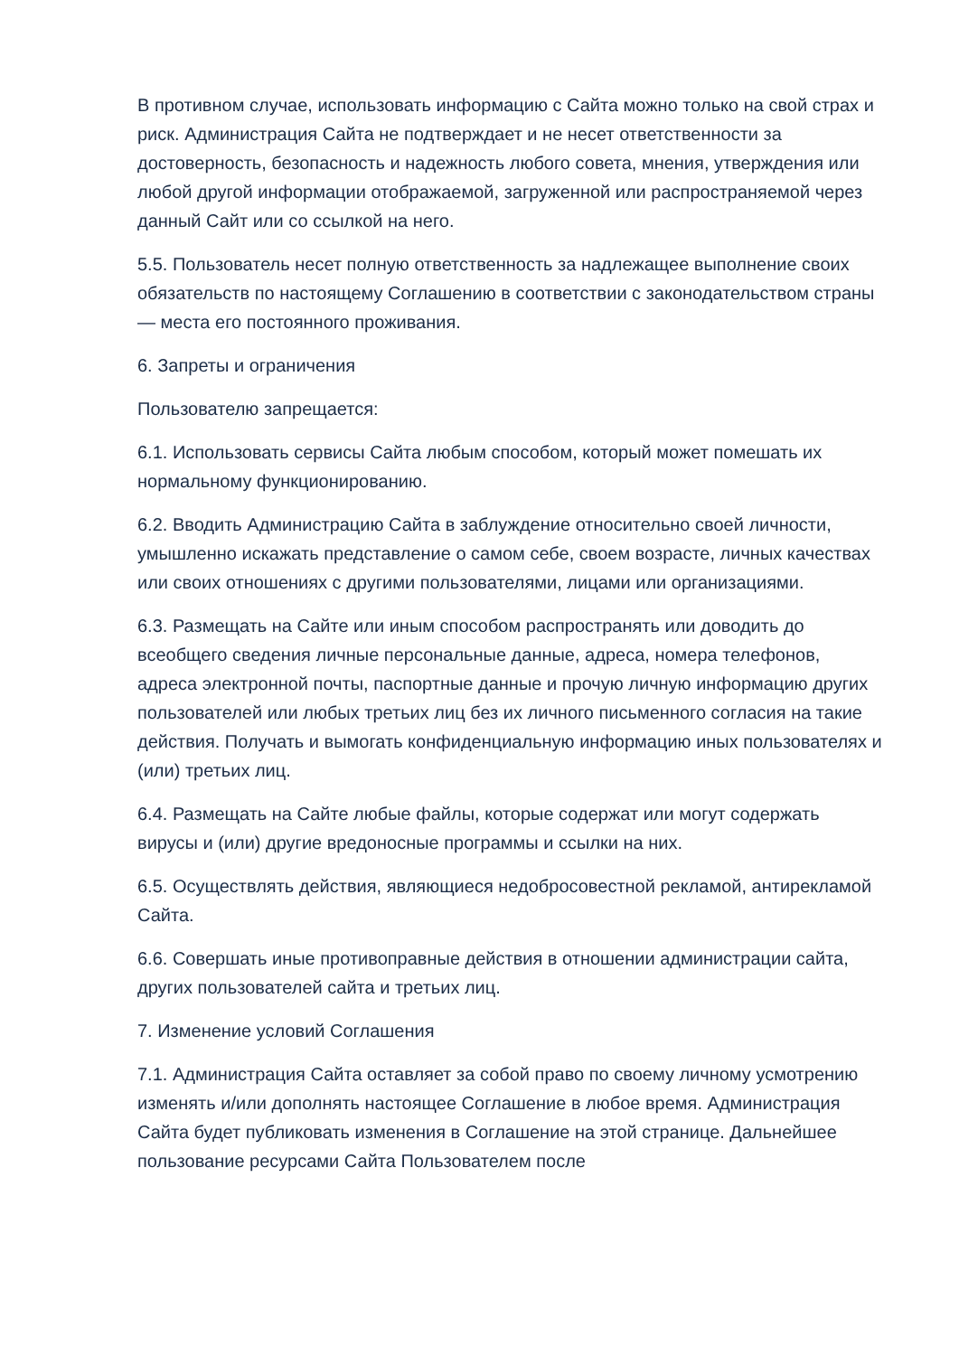В противном случае, использовать информацию с Сайта можно только на свой страх и риск. Администрация Сайта не подтверждает и не несет ответственности за достоверность, безопасность и надежность любого совета, мнения, утверждения или любой другой информации отображаемой, загруженной или распространяемой через данный Сайт или со ссылкой на него.
5.5. Пользователь несет полную ответственность за надлежащее выполнение своих обязательств по настоящему Соглашению в соответствии с законодательством страны — места его постоянного проживания.
6. Запреты и ограничения
Пользователю запрещается:
6.1. Использовать сервисы Сайта любым способом, который может помешать их нормальному функционированию.
6.2. Вводить Администрацию Сайта в заблуждение относительно своей личности, умышленно искажать представление о самом себе, своем возрасте, личных качествах или своих отношениях с другими пользователями, лицами или организациями.
6.3. Размещать на Сайте или иным способом распространять или доводить до всеобщего сведения личные персональные данные, адреса, номера телефонов, адреса электронной почты, паспортные данные и прочую личную информацию других пользователей или любых третьих лиц без их личного письменного согласия на такие действия. Получать и вымогать конфиденциальную информацию иных пользователях и (или) третьих лиц.
6.4. Размещать на Сайте любые файлы, которые содержат или могут содержать вирусы и (или) другие вредоносные программы и ссылки на них.
6.5. Осуществлять действия, являющиеся недобросовестной рекламой, антирекламой Сайта.
6.6. Совершать иные противоправные действия в отношении администрации сайта, других пользователей сайта и третьих лиц.
7. Изменение условий Соглашения
7.1. Администрация Сайта оставляет за собой право по своему личному усмотрению изменять и/или дополнять настоящее Соглашение в любое время. Администрация Сайта будет публиковать изменения в Соглашение на этой странице. Дальнейшее пользование ресурсами Сайта Пользователем после